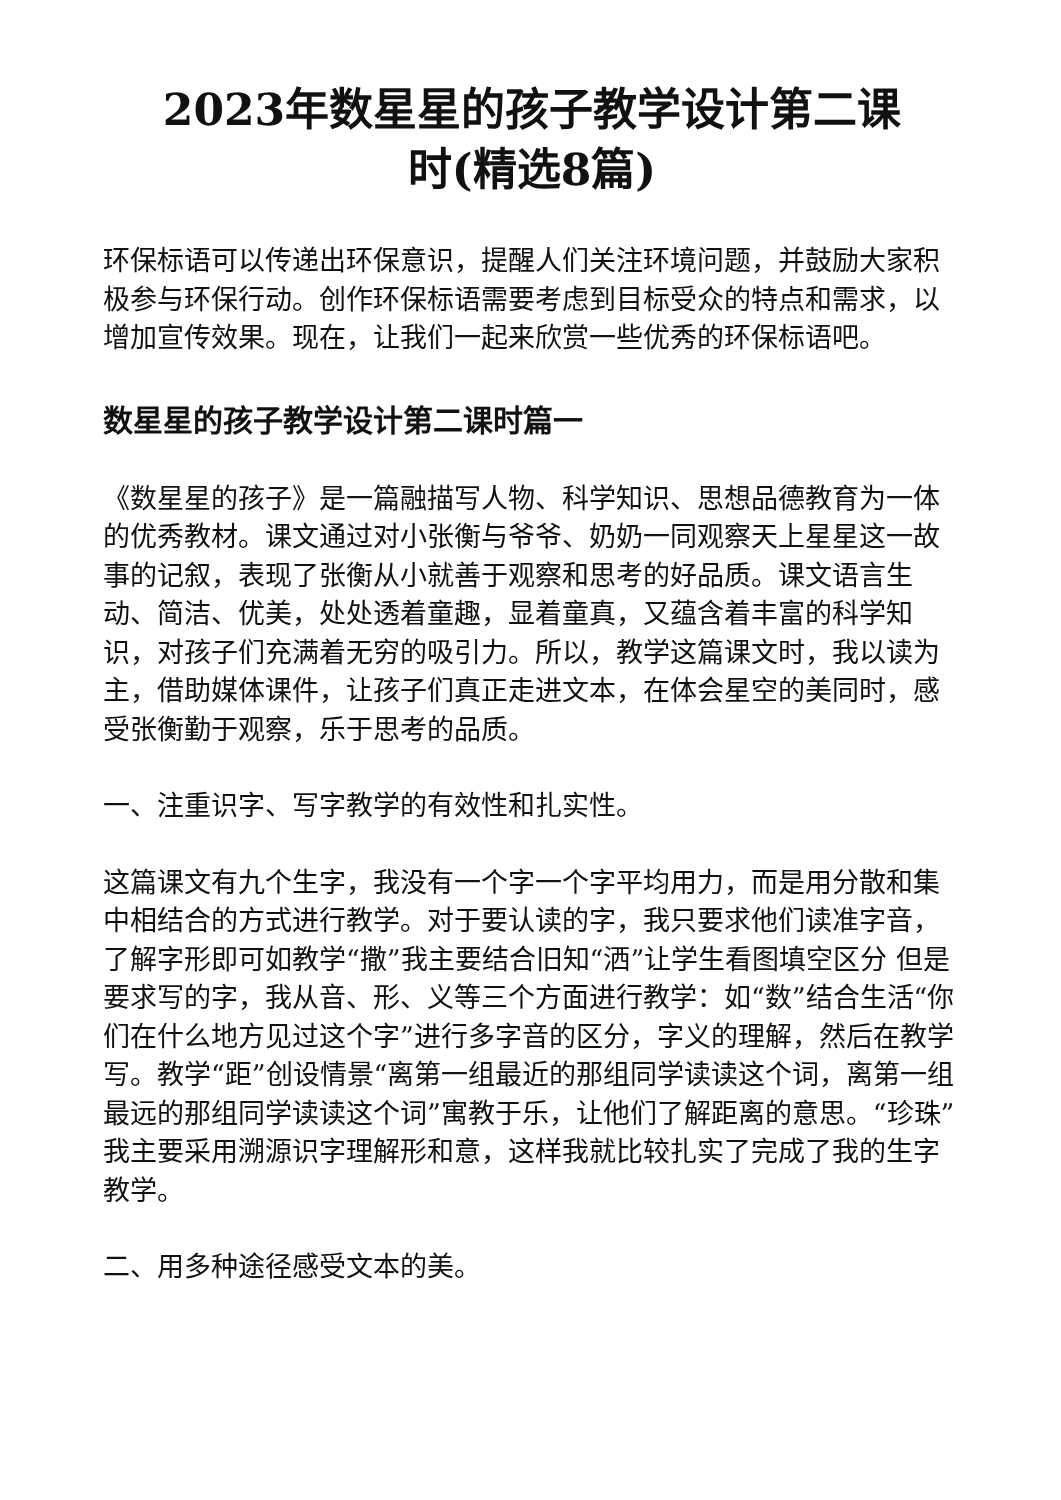2023年数星星的孩子教学设计第二课
时(精选8篇)
环保标语可以传递出环保意识，提醒人们关注环境问题，并鼓励大家积极参与环保行动。创作环保标语需要考虑到目标受众的特点和需求，以增加宣传效果。现在，让我们一起来欣赏一些优秀的环保标语吧。
数星星的孩子教学设计第二课时篇一
《数星星的孩子》是一篇融描写人物、科学知识、思想品德教育为一体的优秀教材。课文通过对小张衡与爷爷、奶奶一同观察天上星星这一故事的记叙，表现了张衡从小就善于观察和思考的好品质。课文语言生动、简洁、优美，处处透着童趣，显着童真，又蕴含着丰富的科学知识，对孩子们充满着无穷的吸引力。所以，教学这篇课文时，我以读为主，借助媒体课件，让孩子们真正走进文本，在体会星空的美同时，感受张衡勤于观察，乐于思考的品质。
一、注重识字、写字教学的有效性和扎实性。
这篇课文有九个生字，我没有一个字一个字平均用力，而是用分散和集中相结合的方式进行教学。对于要认读的字，我只要求他们读准字音，了解字形即可如教学“撒”我主要结合旧知“洒”让学生看图填空区分 但是要求写的字，我从音、形、义等三个方面进行教学：如“数”结合生活“你们在什么地方见过这个字”进行多字音的区分，字义的理解，然后在教学写。教学“距”创设情景“离第一组最近的那组同学读读这个词，离第一组最远的那组同学读读这个词”寓教于乐，让他们了解距离的意思。“珍珠”我主要采用溯源识字理解形和意，这样我就比较扎实了完成了我的生字教学。
二、用多种途径感受文本的美。